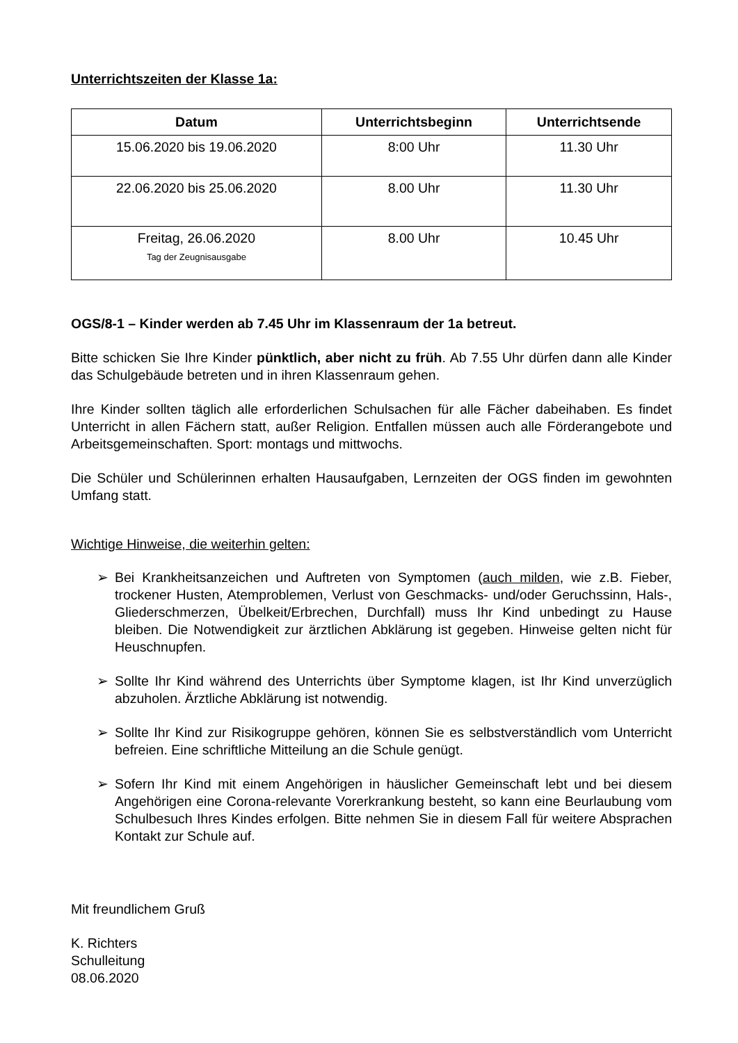Unterrichtszeiten der Klasse 1a:
| Datum | Unterrichtsbeginn | Unterrichtsende |
| --- | --- | --- |
| 15.06.2020 bis 19.06.2020 | 8:00 Uhr | 11.30 Uhr |
| 22.06.2020 bis 25.06.2020 | 8.00 Uhr | 11.30 Uhr |
| Freitag, 26.06.2020 Tag der Zeugnisausgabe | 8.00 Uhr | 10.45 Uhr |
OGS/8-1 – Kinder werden ab 7.45 Uhr im Klassenraum der 1a betreut.
Bitte schicken Sie Ihre Kinder pünktlich, aber nicht zu früh. Ab 7.55 Uhr dürfen dann alle Kinder das Schulgebäude betreten und in ihren Klassenraum gehen.
Ihre Kinder sollten täglich alle erforderlichen Schulsachen für alle Fächer dabeihaben. Es findet Unterricht in allen Fächern statt, außer Religion. Entfallen müssen auch alle Förderangebote und Arbeitsgemeinschaften. Sport: montags und mittwochs.
Die Schüler und Schülerinnen erhalten Hausaufgaben, Lernzeiten der OGS finden im gewohnten Umfang statt.
Wichtige Hinweise, die weiterhin gelten:
➢ Bei Krankheitsanzeichen und Auftreten von Symptomen (auch milden, wie z.B. Fieber, trockener Husten, Atemproblemen, Verlust von Geschmacks- und/oder Geruchssinn, Hals-, Gliederschmerzen, Übelkeit/Erbrechen, Durchfall) muss Ihr Kind unbedingt zu Hause bleiben. Die Notwendigkeit zur ärztlichen Abklärung ist gegeben. Hinweise gelten nicht für Heuschnupfen.
➢ Sollte Ihr Kind während des Unterrichts über Symptome klagen, ist Ihr Kind unverzüglich abzuholen. Ärztliche Abklärung ist notwendig.
➢ Sollte Ihr Kind zur Risikogruppe gehören, können Sie es selbstverständlich vom Unterricht befreien. Eine schriftliche Mitteilung an die Schule genügt.
➢ Sofern Ihr Kind mit einem Angehörigen in häuslicher Gemeinschaft lebt und bei diesem Angehörigen eine Corona-relevante Vorerkrankung besteht, so kann eine Beurlaubung vom Schulbesuch Ihres Kindes erfolgen. Bitte nehmen Sie in diesem Fall für weitere Absprachen Kontakt zur Schule auf.
Mit freundlichem Gruß
K. Richters
Schulleitung
08.06.2020